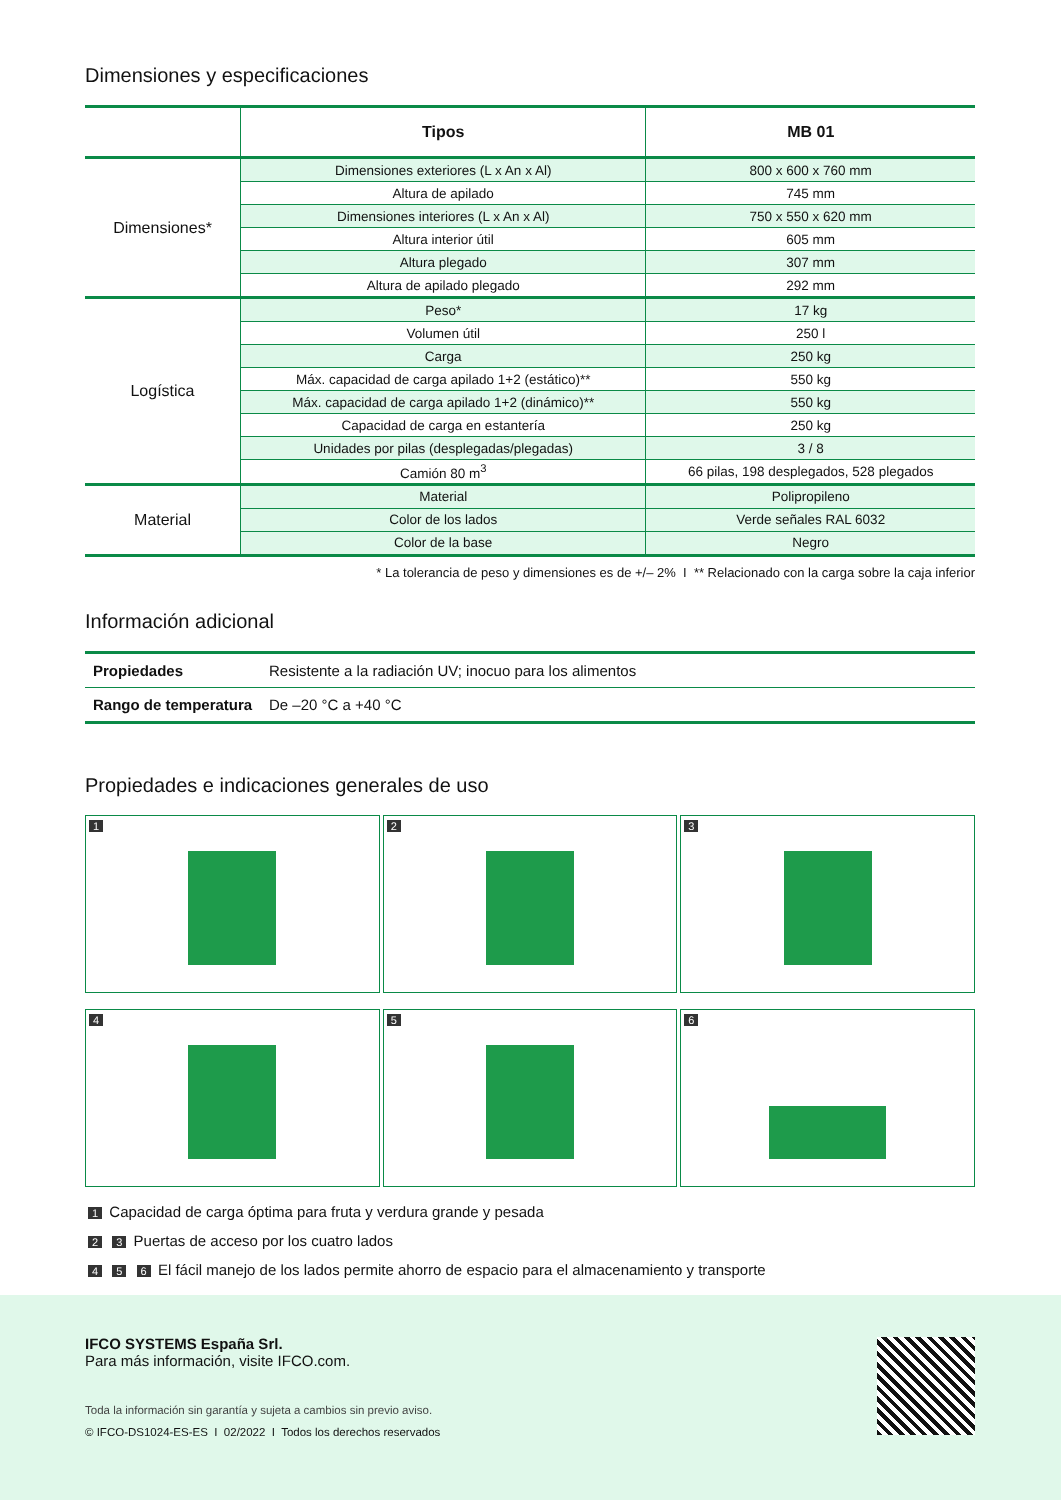Dimensiones y especificaciones
| | Tipos | MB 01 |
| --- | --- | --- |
| Dimensiones* | Dimensiones exteriores (L x An x Al) | 800 x 600 x 760 mm |
| | Altura de apilado | 745 mm |
| | Dimensiones interiores (L x An x Al) | 750 x 550 x 620 mm |
| | Altura interior útil | 605 mm |
| | Altura plegado | 307 mm |
| | Altura de apilado plegado | 292 mm |
| Logística | Peso* | 17 kg |
| | Volumen útil | 250 l |
| | Carga | 250 kg |
| | Máx. capacidad de carga apilado 1+2 (estático)** | 550 kg |
| | Máx. capacidad de carga apilado 1+2 (dinámico)** | 550 kg |
| | Capacidad de carga en estantería | 250 kg |
| | Unidades por pilas (desplegadas/plegadas) | 3 / 8 |
| | Camión 80 m<sup>3</sup> | 66 pilas, 198 desplegados, 528 plegados |
| Material | Material | Polipropileno |
| | Color de los lados | Verde señales RAL 6032 |
| | Color de la base | Negro |
* La tolerancia de peso y dimensiones es de +/– 2% I ** Relacionado con la carga sobre la caja inferior
Información adicional
| Propiedades | Resistente a la radiación UV; inocuo para los alimentos |
| Rango de temperatura | De –20 °C a +40 °C |
Propiedades e indicaciones generales de uso
1
2
3
4
5
6
1 Capacidad de carga óptima para fruta y verdura grande y pesada
2 3 Puertas de acceso por los cuatro lados
4 5 6 El fácil manejo de los lados permite ahorro de espacio para el almacenamiento y transporte
IFCO SYSTEMS España Srl.
Para más información, visite IFCO.com.
Toda la información sin garantía y sujeta a cambios sin previo aviso.
© IFCO-DS1024-ES-ES I 02/2022 I Todos los derechos reservados